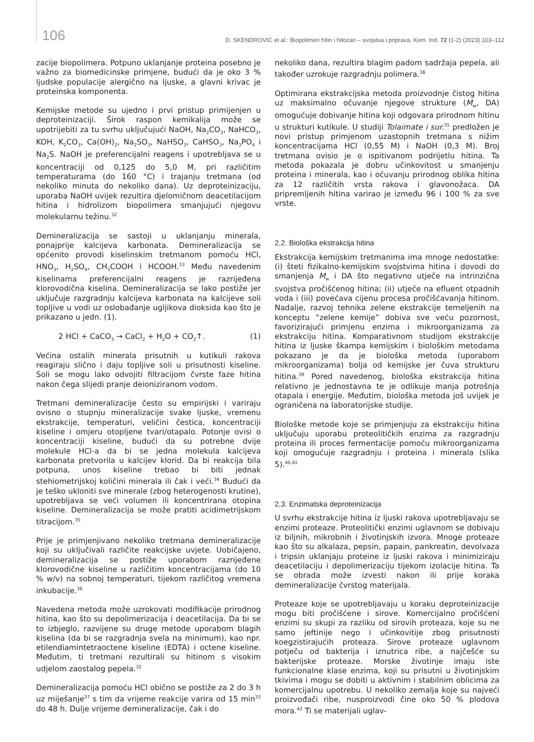106 D. SKENDROVIĆ et al.: Biopolimeri hitin i hitozan – svojstva i priprava, Kem. Ind. 72 (1-2) (2023) 103–112
zacije biopolimera. Potpuno uklanjanje proteina posebno je važno za biomedicinske primjene, budući da je oko 3 % ljudske populacije alergično na ljuske, a glavni krivac je proteinska komponenta.
Kemijske metode su ujedno i prvi pristup primijenjen u deproteinizaciji. Širok raspon kemikalija može se upotrijebiti za tu svrhu uključujući NaOH, Na<sub>2</sub>CO<sub>3</sub>, NaHCO<sub>3</sub>, KOH, K<sub>2</sub>CO<sub>3</sub>, Ca(OH)<sub>2</sub>, Na<sub>2</sub>SO<sub>3</sub>, NaHSO<sub>3</sub>, CaHSO<sub>3</sub>, Na<sub>3</sub>PO<sub>4</sub> i Na<sub>2</sub>S. NaOH je preferencijalni reagens i upotrebljava se u koncentraciji od 0,125 do 5,0 M, pri različitim temperaturama (do 160 °C) i trajanju tretmana (od nekoliko minuta do nekoliko dana). Uz deproteinizaciju, uporaba NaOH uvijek rezultira djelomičnom deacetilacijom hitina i hidrolizom biopolimera smanjujući njegovu molekularnu težinu.<sup>32</sup>
Demineralizacija se sastoji u uklanjanju minerala, ponajprije kalcijeva karbonata. Demineralizacija se općenito provodi kiselinskim tretmanom pomoću HCl, HNO<sub>3</sub>, H<sub>2</sub>SO<sub>4</sub>, CH<sub>3</sub>COOH i HCOOH.<sup>33</sup> Među navedenim kiselinama preferencijalni reagens je razrijeđena klorovodična kiselina. Demineralizacija se lako postiže jer uključuje razgradnju kalcijeva karbonata na kalcijeve soli topljive u vodi uz oslobađanje ugljikova dioksida kao što je prikazano u jedn. (1).
2 HCl + CaCO<sub>3</sub> → CaCl<sub>2</sub> + H<sub>2</sub>O + CO<sub>2</sub>↑. (1)
Većina ostalih minerala prisutnih u kutikuli rakova reagiraju slično i daju topljive soli u prisutnosti kiseline. Soli se mogu lako odvojiti filtracijom čvrste faze hitina nakon čega slijedi pranje deioniziranom vodom.
Tretmani demineralizacije često su empirijski i variraju ovisno o stupnju mineralizacije svake ljuske, vremenu ekstrakcije, temperaturi, veličini čestica, koncentraciji kiseline i omjeru otopljene tvari/otapalo. Potonje ovisi o koncentraciji kiseline, budući da su potrebne dvije molekule HCl-a da bi se jedna molekula kalcijeva karbonata pretvorila u kalcijev klorid. Da bi reakcija bila potpuna, unos kiseline trebao bi biti jednak stehiometrijskoj količini minerala ili čak i veći.<sup>34</sup> Budući da je teško ukloniti sve minerale (zbog heterogenosti krutine), upotrebljava se veći volumen ili koncentrirana otopina kiseline. Demineralizacija se može pratiti acidimetrijskom titracijom.<sup>35</sup>
Prije je primjenjivano nekoliko tretmana demineralizacije koji su uključivali različite reakcijske uvjete. Uobičajeno, demineralizacija se postiže uporabom razrijeđene klorovodične kiseline u različitim koncentracijama (do 10 % w/v) na sobnoj temperaturi, tijekom različitog vremena inkubacije.<sup>36</sup>
Navedena metoda može uzrokovati modifikacije prirodnog hitina, kao što su depolimerizacija i deacetilacija. Da bi se to izbjeglo, razvijene su druge metode uporabom blagih kiselina (da bi se razgradnja svela na minimum), kao npr. etilendiamintetraoctene kiseline (EDTA) i octene kiseline. Međutim, ti tretmani rezultirali su hitinom s visokim udjelom zaostalog pepela.<sup>32</sup>
Demineralizacija pomoću HCl obično se postiže za 2 do 3 h uz miješanje<sup>37</sup> s tim da vrijeme reakcije varira od 15 min<sup>33</sup> do 48 h. Dulje vrijeme demineralizacije, čak i do
nekoliko dana, rezultira blagim padom sadržaja pepela, ali također uzrokuje razgradnju polimera.<sup>38</sup>
Optimirana ekstrakcijska metoda proizvodnje čistog hitina uz maksimalno očuvanje njegove strukture (M<sub>w</sub>, DA) omogućuje dobivanje hitina koji odgovara prirodnom hitinu u strukturi kutikule. U studiji Tolaimate i sur.<sup>35</sup> predložen je novi pristup primjenom uzastopnih tretmana s nižim koncentracijama HCl (0,55 M) i NaOH (0,3 M). Broj tretmana ovisio je o ispitivanom podrijetlu hitina. Ta metoda pokazala je dobru učinkovitost u smanjenju proteina i minerala, kao i očuvanju prirodnog oblika hitina za 12 različitih vrsta rakova i glavonožaca. DA pripremljenih hitina varirao je između 96 i 100 % za sve vrste.
2.2. Biološka ekstrakcija hitina
Ekstrakcija kemijskim tretmanima ima mnoge nedostatke: (i) šteti fizikalno-kemijskim svojstvima hitina i dovodi do smanjenja M<sub>w</sub> i DA što negativno utječe na intrinzična svojstva pročišćenog hitina; (ii) utječe na efluent otpadnih voda i (iii) povećava cijenu procesa pročišćavanja hitinom. Nadalje, razvoj tehnika zelene ekstrakcije temeljenih na konceptu “zelene kemije” dobiva sve veću pozornost, favorizirajući primjenu enzima i mikroorganizama za ekstrakciju hitina. Komparativnom studijom ekstrakcije hitina iz ljuske škampa kemijskim i biološkim metodama pokazano je da je biološka metoda (uporabom mikroorganizama) bolja od kemijske jer čuva strukturu hitina.<sup>39</sup> Pored navedenog, biološka ekstrakcija hitina relativno je jednostavna te je odlikuje manja potrošnja otapala i energije. Međutim, biološka metoda još uvijek je ograničena na laboratorijske studije.
Biološke metode koje se primjenjuju za ekstrakciju hitina uključuju uporabu proteolitičkih enzima za razgradnju proteina ili proces fermentacije pomoću mikroorganizama koji omogućuje razgradnju i proteina i minerala (slika 5).<sup>40,41</sup>
2.3. Enzimatska deproteinizacija
U svrhu ekstrakcije hitina iz ljuski rakova upotrebljavaju se enzimi proteaze. Proteolitički enzimi uglavnom se dobivaju iz biljnih, mikrobnih i životinjskih izvora. Mnoge proteaze kao što su alkalaza, pepsin, papain, pankreatin, devolvaza i tripsin uklanjaju proteine iz ljuski rakova i minimiziraju deacetilaciju i depolimerizaciju tijekom izolacije hitina. Ta se obrada može izvesti nakon ili prije koraka demineralizacije čvrstog materijala.
Proteaze koje se upotrebljavaju u koraku deproteinizacije mogu biti pročišćene i sirove. Komercijalno pročišćeni enzimi su skupi za razliku od sirovih proteaza, koje su ne samo jeftinije nego i učinkovitije zbog prisutnosti koegzistirajućih proteaza. Sirove proteaze uglavnom potječu od bakterija i iznutrica ribe, a najčešće su bakterijske proteaze. Morske životinje imaju iste funkcionalne klase enzima, koji su prisutni u životinjskim tkivima i mogu se dobiti u aktivnim i stabilnim oblicima za komercijalnu upotrebu. U nekoliko zemalja koje su najveći proizvođači ribe, nusproizvodi čine oko 50 % plodova mora.<sup>42</sup> Ti se materijali uglav-